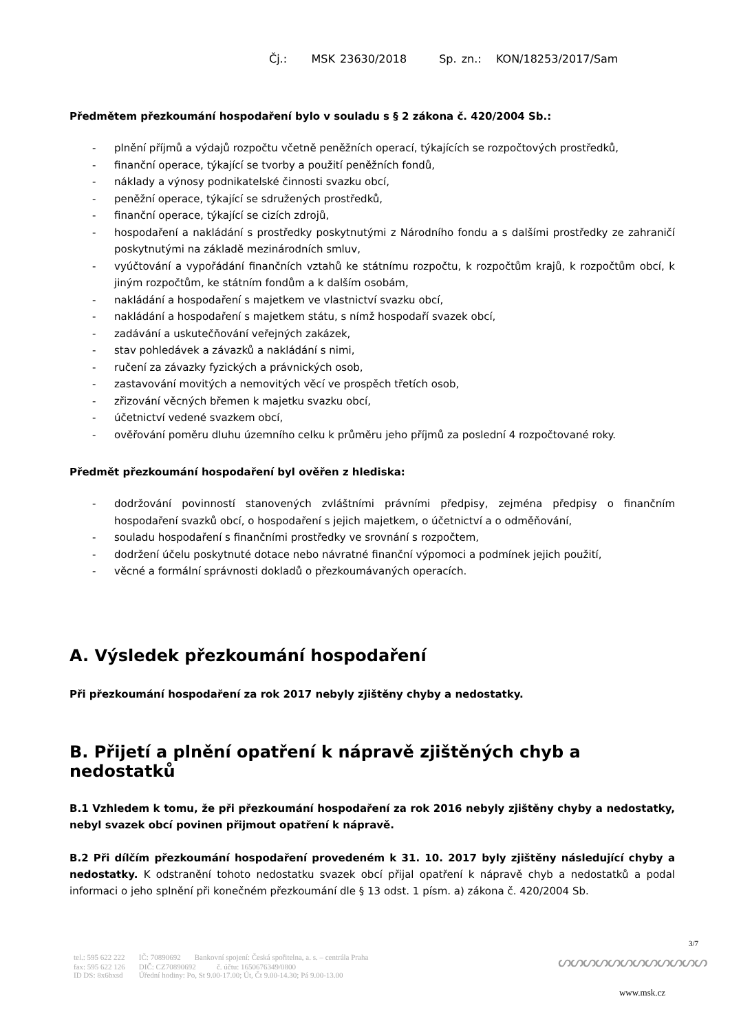Čj.: MSK 23630/2018 Sp. zn.: KON/18253/2017/Sam
Předmětem přezkoumání hospodaření bylo v souladu s § 2 zákona č. 420/2004 Sb.:
- plnění příjmů a výdajů rozpočtu včetně peněžních operací, týkajících se rozpočtových prostředků,
- finanční operace, týkající se tvorby a použití peněžních fondů,
- náklady a výnosy podnikatelské činnosti svazku obcí,
- peněžní operace, týkající se sdružených prostředků,
- finanční operace, týkající se cizích zdrojů,
- hospodaření a nakládání s prostředky poskytnutými z Národního fondu a s dalšími prostředky ze zahraničí poskytnutými na základě mezinárodních smluv,
- vyúčtování a vypořádání finančních vztahů ke státnímu rozpočtu, k rozpočtům krajů, k rozpočtům obcí, k jiným rozpočtům, ke státním fondům a k dalším osobám,
- nakládání a hospodaření s majetkem ve vlastnictví svazku obcí,
- nakládání a hospodaření s majetkem státu, s nímž hospodaří svazek obcí,
- zadávání a uskutečňování veřejných zakázek,
- stav pohledávek a závazků a nakládání s nimi,
- ručení za závazky fyzických a právnických osob,
- zastavování movitých a nemovitých věcí ve prospěch třetích osob,
- zřizování věcných břemen k majetku svazku obcí,
- účetnictví vedené svazkem obcí,
- ověřování poměru dluhu územního celku k průměru jeho příjmů za poslední 4 rozpočtované roky.
Předmět přezkoumání hospodaření byl ověřen z hlediska:
- dodržování povinností stanovených zvláštními právními předpisy, zejména předpisy o finančním hospodaření svazků obcí, o hospodaření s jejich majetkem, o účetnictví a o odměňování,
- souladu hospodaření s finančními prostředky ve srovnání s rozpočtem,
- dodržení účelu poskytnuté dotace nebo návratné finanční výpomoci a podmínek jejich použití,
- věcné a formální správnosti dokladů o přezkoumávaných operacích.
A. Výsledek přezkoumání hospodaření
Při přezkoumání hospodaření za rok 2017 nebyly zjištěny chyby a nedostatky.
B. Přijetí a plnění opatření k nápravě zjištěných chyb a nedostatků
B.1 Vzhledem k tomu, že při přezkoumání hospodaření za rok 2016 nebyly zjištěny chyby a nedostatky, nebyl svazek obcí povinen přijmout opatření k nápravě.
B.2 Při dílčím přezkoumání hospodaření provedeném k 31. 10. 2017 byly zjištěny následující chyby a nedostatky. K odstranění tohoto nedostatku svazek obcí přijal opatření k nápravě chyb a nedostatků a podal informaci o jeho splnění při konečném přezkoumání dle § 13 odst. 1 písm. a) zákona č. 420/2004 Sb.
3/7
| tel.: 595 622 222 | IČ: 70890692 | Bankovní spojení: Česká spořitelna, a. s. – centrála Praha |
| fax: 595 622 126 ID DS: 8x6bxsd | DIČ: CZ70890692 č. účtu: 1650676349/0800 Úřední hodiny: Po, St 9.00-17.00; Út, Čt 9.00-14.30; Pá 9.00-13.00 | |
ᔕᔕᔕᔕᔕᔕᔕᔕᔕᔕᔕᔕ
www.msk.cz